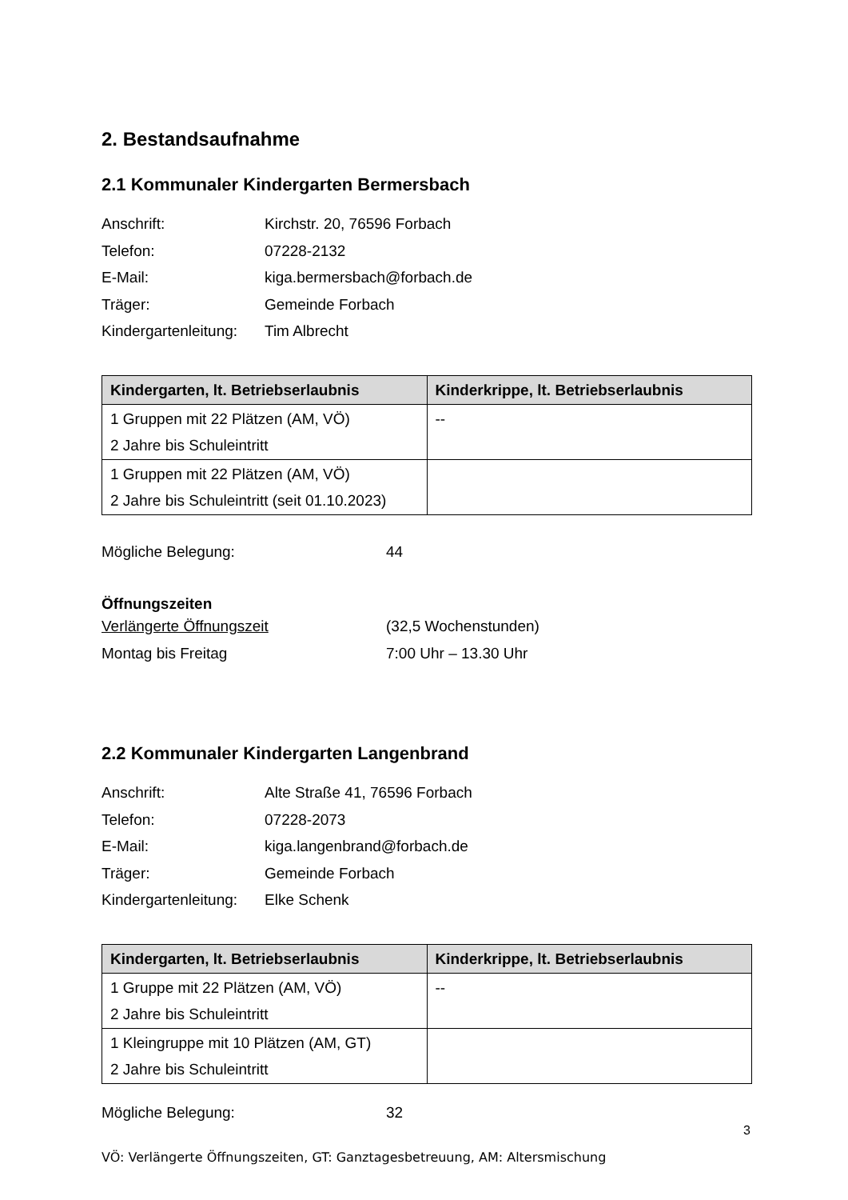2. Bestandsaufnahme
2.1 Kommunaler Kindergarten Bermersbach
Anschrift: Kirchstr. 20, 76596 Forbach
Telefon: 07228-2132
E-Mail: kiga.bermersbach@forbach.de
Träger: Gemeinde Forbach
Kindergartenleitung:
Tim Albrecht
| Kindergarten, lt. Betriebserlaubnis | Kinderkrippe, lt. Betriebserlaubnis |
| --- | --- |
| 1 Gruppen mit 22 Plätzen (AM, VÖ) 2 Jahre bis Schuleintritt | -- |
| 1 Gruppen mit 22 Plätzen (AM, VÖ) 2 Jahre bis Schuleintritt (seit 01.10.2023) | |
Mögliche Belegung: 44
Öffnungszeiten
Verlängerte Öffnungszeit (32,5 Wochenstunden)
Montag bis Freitag 7:00 Uhr – 13.30 Uhr
2.2 Kommunaler Kindergarten Langenbrand
Anschrift: Alte Straße 41, 76596 Forbach
Telefon: 07228-2073
E-Mail: kiga.langenbrand@forbach.de
Träger: Gemeinde Forbach
Kindergartenleitung:
Elke Schenk
| Kindergarten, lt. Betriebserlaubnis | Kinderkrippe, lt. Betriebserlaubnis |
| --- | --- |
| 1 Gruppe mit 22 Plätzen (AM, VÖ) 2 Jahre bis Schuleintritt | -- |
| 1 Kleingruppe mit 10 Plätzen (AM, GT) 2 Jahre bis Schuleintritt | |
Mögliche Belegung: 32
3
VÖ: Verlängerte Öffnungszeiten, GT: Ganztagesbetreuung, AM: Altersmischung